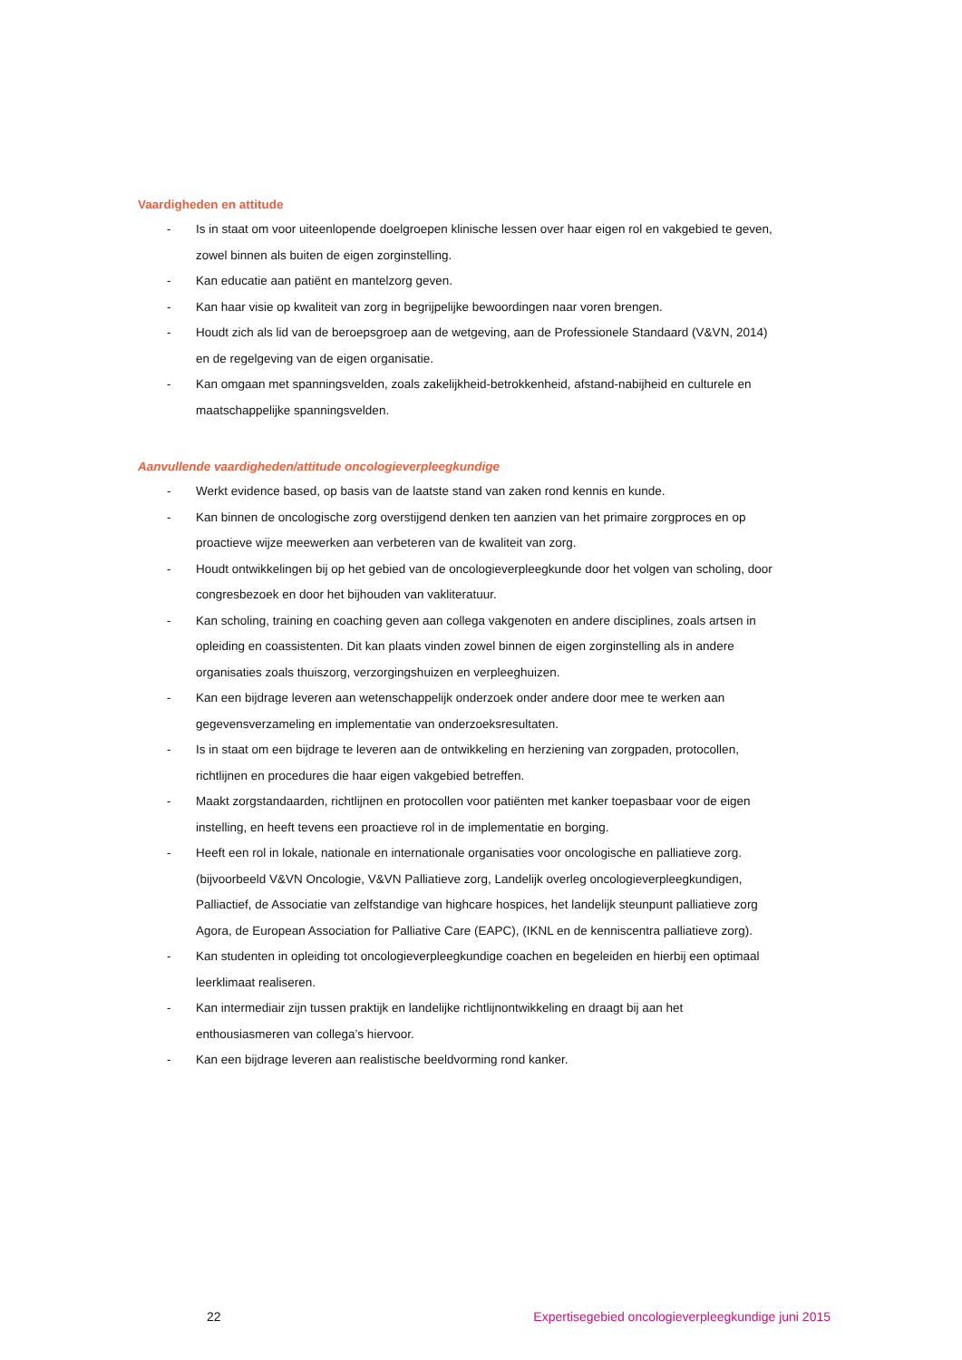Vaardigheden en attitude
- Is in staat om voor uiteenlopende doelgroepen klinische lessen over haar eigen rol en vakgebied te geven, zowel binnen als buiten de eigen zorginstelling.
- Kan educatie aan patiënt en mantelzorg geven.
- Kan haar visie op kwaliteit van zorg in begrijpelijke bewoordingen naar voren brengen.
- Houdt zich als lid van de beroepsgroep aan de wetgeving, aan de Professionele Standaard (V&VN, 2014) en de regelgeving van de eigen organisatie.
- Kan omgaan met spanningsvelden, zoals zakelijkheid-betrokkenheid, afstand-nabijheid en culturele en maatschappelijke spanningsvelden.
Aanvullende vaardigheden/attitude oncologieverpleegkundige
- Werkt evidence based, op basis van de laatste stand van zaken rond kennis en kunde.
- Kan binnen de oncologische zorg overstijgend denken ten aanzien van het primaire zorgproces en op proactieve wijze meewerken aan verbeteren van de kwaliteit van zorg.
- Houdt ontwikkelingen bij op het gebied van de oncologieverpleegkunde door het volgen van scholing, door congresbezoek en door het bijhouden van vakliteratuur.
- Kan scholing, training en coaching geven aan collega vakgenoten en andere disciplines, zoals artsen in opleiding en coassistenten. Dit kan plaats vinden zowel binnen de eigen zorginstelling als in andere organisaties zoals thuiszorg, verzorgingshuizen en verpleeghuizen.
- Kan een bijdrage leveren aan wetenschappelijk onderzoek onder andere door mee te werken aan gegevensverzameling en implementatie van onderzoeksresultaten.
- Is in staat om een bijdrage te leveren aan de ontwikkeling en herziening van zorgpaden, protocollen, richtlijnen en procedures die haar eigen vakgebied betreffen.
- Maakt zorgstandaarden, richtlijnen en protocollen voor patiënten met kanker toepasbaar voor de eigen instelling, en heeft tevens een proactieve rol in de implementatie en borging.
- Heeft een rol in lokale, nationale en internationale organisaties voor oncologische en palliatieve zorg. (bijvoorbeeld V&VN Oncologie, V&VN Palliatieve zorg, Landelijk overleg oncologieverpleegkundigen, Palliactief, de Associatie van zelfstandige van highcare hospices, het landelijk steunpunt palliatieve zorg Agora, de European Association for Palliative Care (EAPC), (IKNL en de kenniscentra palliatieve zorg).
- Kan studenten in opleiding tot oncologieverpleegkundige coachen en begeleiden en hierbij een optimaal leerklimaat realiseren.
- Kan intermediair zijn tussen praktijk en landelijke richtlijnontwikkeling en draagt bij aan het enthousiasmeren van collega’s hiervoor.
- Kan een bijdrage leveren aan realistische beeldvorming rond kanker.
22 Expertisegebied oncologieverpleegkundige juni 2015